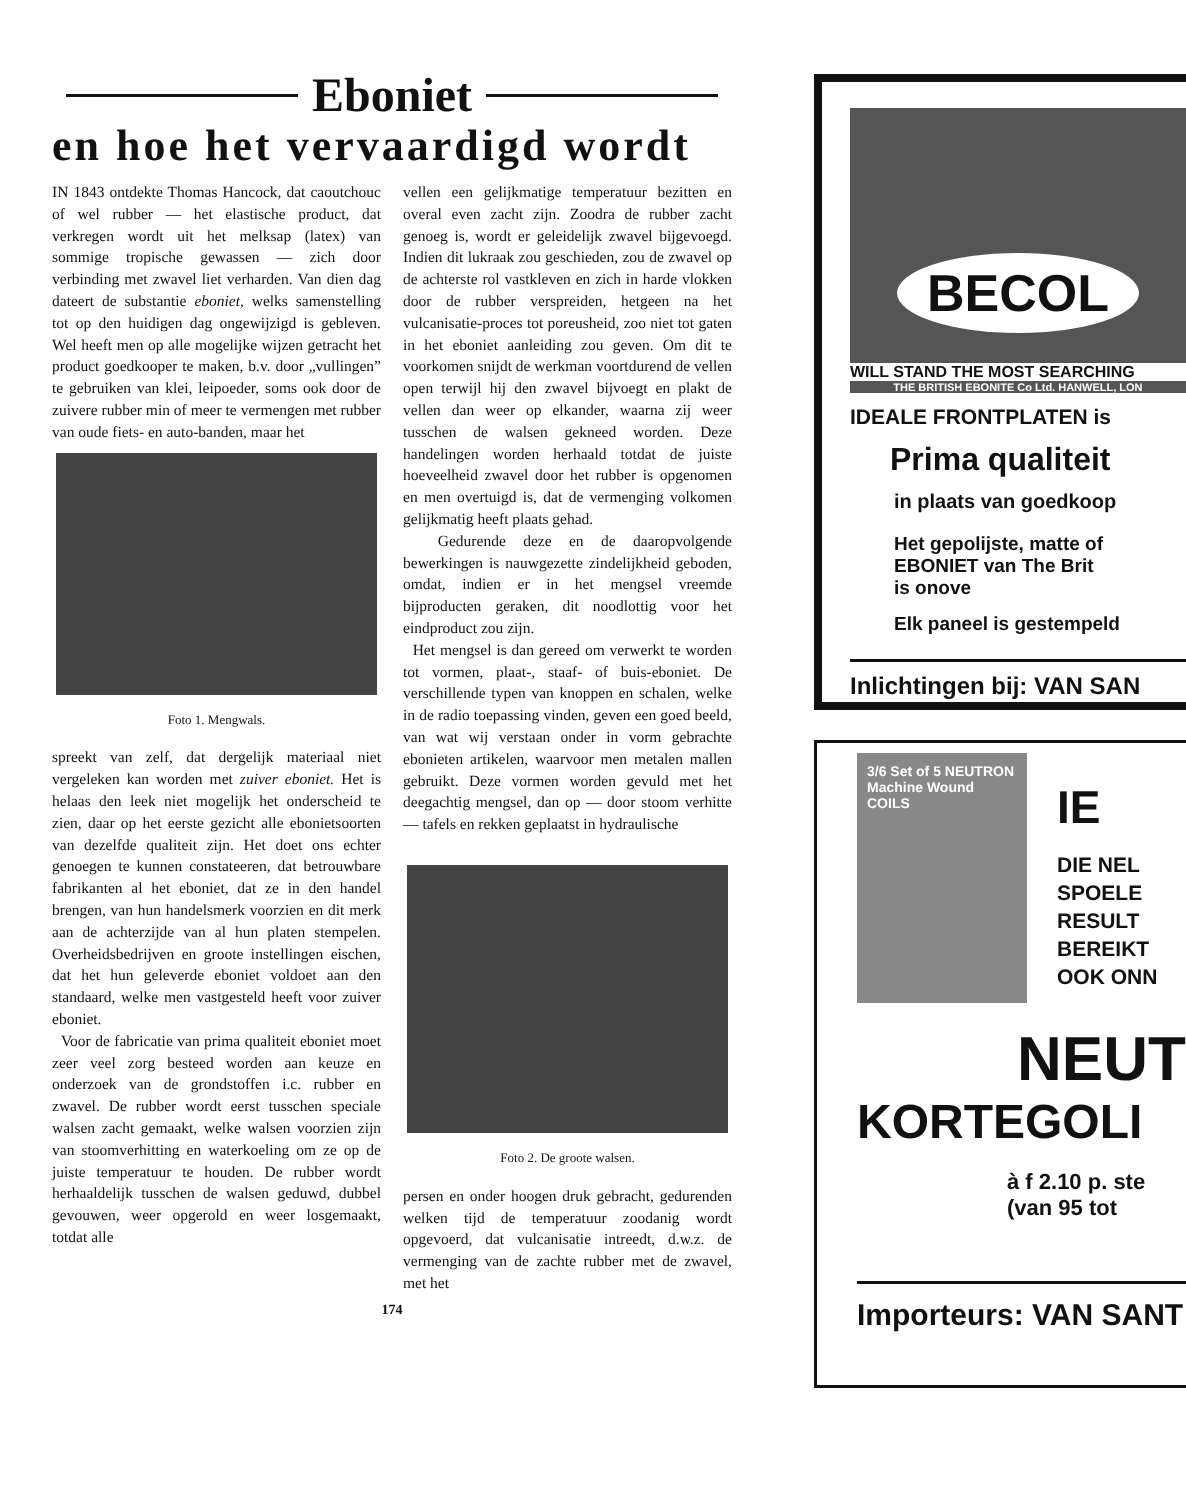Eboniet
en hoe het vervaardigd wordt
IN 1843 ontdekte Thomas Hancock, dat caoutchouc of wel rubber — het elastische product, dat verkregen wordt uit het melksap (latex) van sommige tropische gewassen — zich door verbinding met zwavel liet verharden. Van dien dag dateert de substantie eboniet, welks samenstelling tot op den huidigen dag ongewijzigd is gebleven. Wel heeft men op alle mogelijke wijzen getracht het product goedkooper te maken, b.v. door „vullingen” te gebruiken van klei, leipoeder, soms ook door de zuivere rubber min of meer te vermengen met rubber van oude fiets- en auto-banden, maar het
Foto 1. Mengwals.
spreekt van zelf, dat dergelijk materiaal niet vergeleken kan worden met zuiver eboniet. Het is helaas den leek niet mogelijk het onderscheid te zien, daar op het eerste gezicht alle ebonietsoorten van dezelfde qualiteit zijn. Het doet ons echter genoegen te kunnen constateeren, dat betrouwbare fabrikanten al het eboniet, dat ze in den handel brengen, van hun handelsmerk voorzien en dit merk aan de achterzijde van al hun platen stempelen. Overheidsbedrijven en groote instellingen eischen, dat het hun geleverde eboniet voldoet aan den standaard, welke men vastgesteld heeft voor zuiver eboniet.
Voor de fabricatie van prima qualiteit eboniet moet zeer veel zorg besteed worden aan keuze en onderzoek van de grondstoffen i.c. rubber en zwavel. De rubber wordt eerst tusschen speciale walsen zacht gemaakt, welke walsen voorzien zijn van stoomverhitting en waterkoeling om ze op de juiste temperatuur te houden. De rubber wordt herhaaldelijk tusschen de walsen geduwd, dubbel gevouwen, weer opgerold en weer losgemaakt, totdat alle
vellen een gelijkmatige temperatuur bezitten en overal even zacht zijn. Zoodra de rubber zacht genoeg is, wordt er geleidelijk zwavel bijgevoegd. Indien dit lukraak zou geschieden, zou de zwavel op de achterste rol vastkleven en zich in harde vlokken door de rubber verspreiden, hetgeen na het vulcanisatie-proces tot poreusheid, zoo niet tot gaten in het eboniet aanleiding zou geven. Om dit te voorkomen snijdt de werkman voortdurend de vellen open terwijl hij den zwavel bijvoegt en plakt de vellen dan weer op elkander, waarna zij weer tusschen de walsen gekneed worden. Deze handelingen worden herhaald totdat de juiste hoeveelheid zwavel door het rubber is opgenomen en men overtuigd is, dat de vermenging volkomen gelijkmatig heeft plaats gehad.
Gedurende deze en de daaropvolgende bewerkingen is nauwgezette zindelijkheid geboden, omdat, indien er in het mengsel vreemde bijproducten geraken, dit noodlottig voor het eindproduct zou zijn.
Het mengsel is dan gereed om verwerkt te worden tot vormen, plaat-, staaf- of buis-eboniet. De verschillende typen van knoppen en schalen, welke in de radio toepassing vinden, geven een goed beeld, van wat wij verstaan onder in vorm gebrachte ebonieten artikelen, waarvoor men metalen mallen gebruikt. Deze vormen worden gevuld met het deegachtig mengsel, dan op — door stoom verhitte — tafels en rekken geplaatst in hydraulische
Foto 2. De groote walsen.
persen en onder hoogen druk gebracht, gedurenden welken tijd de temperatuur zoodanig wordt opgevoerd, dat vulcanisatie intreedt, d.w.z. de vermenging van de zachte rubber met de zwavel, met het
174
BECOL
WILL STAND THE MOST SEARCHING
THE BRITISH EBONITE Co Ltd. HANWELL, LON
IDEALE FRONTPLATEN is
Prima qualiteit
in plaats van goedkoop
Het gepolijste, matte of
EBONIET van The Brit
is onove
Elk paneel is gestempeld
Inlichtingen bij: VAN SAN
3/6 Set of 5 NEUTRON Machine Wound COILS
IE
DIE NEL
SPOELE
RESULT
BEREIKT
OOK ONN
NEUT
KORTEGOLI
à f 2.10 p. ste
(van 95 tot
Importeurs: VAN SANT